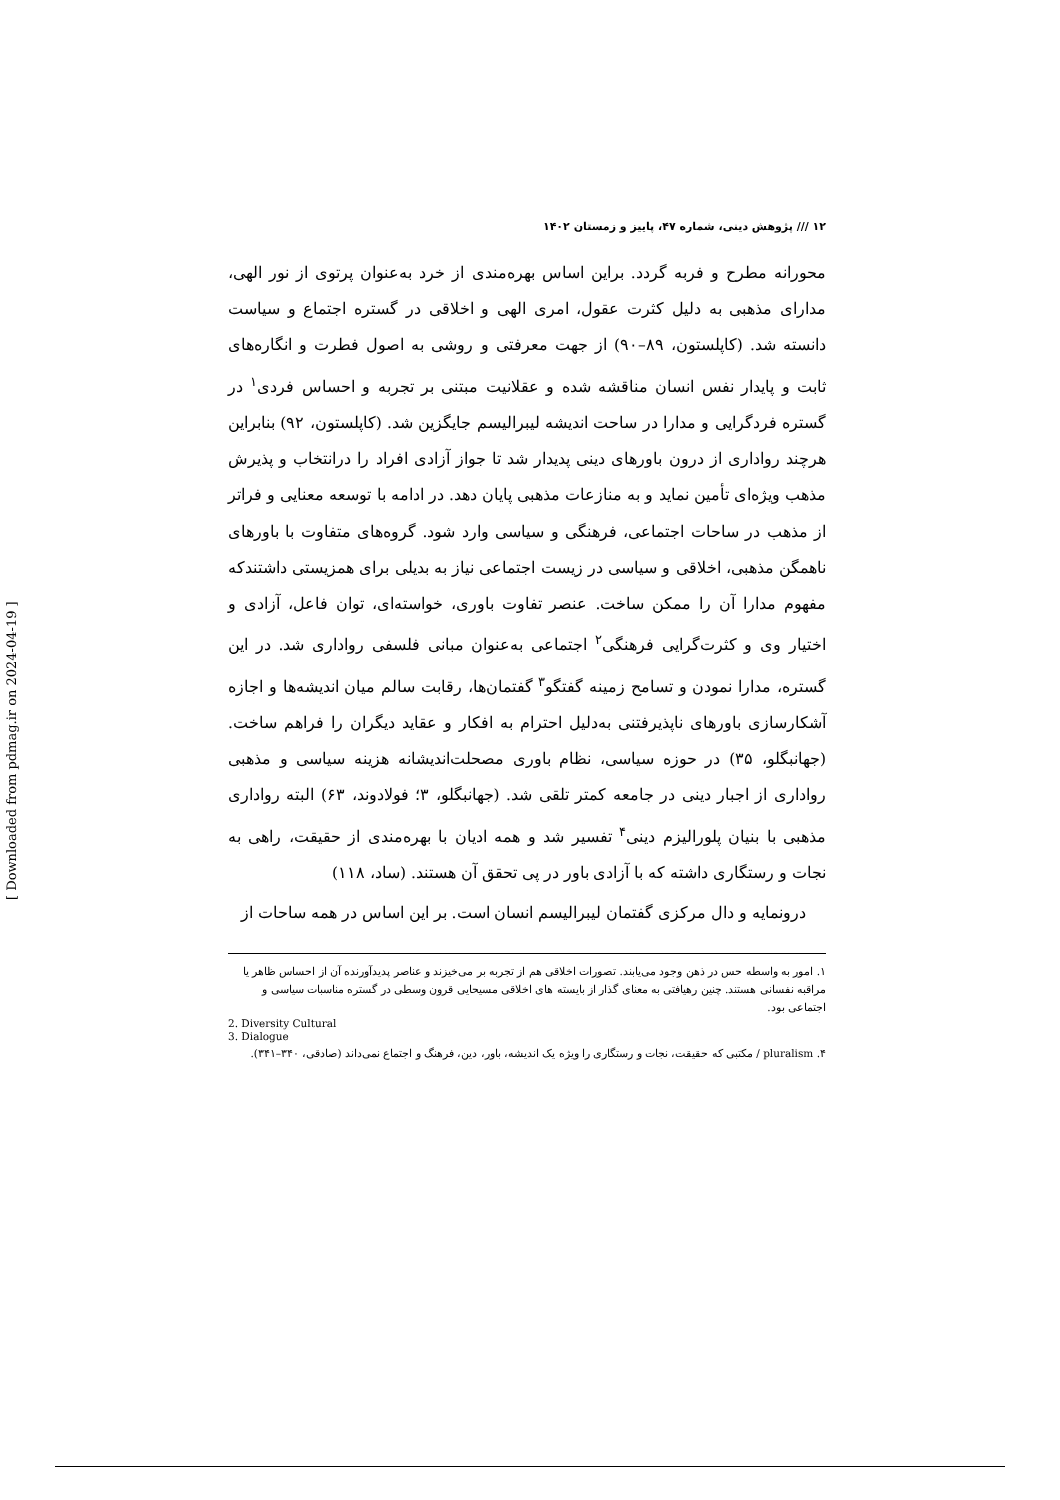۱۲ /// پژوهش دینی، شماره ۴۷، پاییز و زمستان ۱۴۰۲
محورانه مطرح و فربه گردد. براین اساس بهره‌مندی از خرد به‌عنوان پرتوی از نور الهی، مدارای مذهبی به دلیل کثرت عقول، امری الهی و اخلاقی در گستره اجتماع و سیاست دانسته شد. (کاپلستون، ۸۹–۹۰) از جهت معرفتی و روشی به اصول فطرت و انگاره‌های ثابت و پایدار نفس انسان مناقشه شده و عقلانیت مبتنی بر تجربه و احساس فردی<sup>۱</sup> در گستره فردگرایی و مدارا در ساحت اندیشه لیبرالیسم جایگزین شد. (کاپلستون، ۹۲) بنابراین هرچند رواداری از درون باورهای دینی پدیدار شد تا جواز آزادی افراد را درانتخاب و پذیرش مذهب ویژه‌ای تأمین نماید و به منازعات مذهبی پایان دهد. در ادامه با توسعه معنایی و فراتر از مذهب در ساحات اجتماعی، فرهنگی و سیاسی وارد شود. گروه‌های متفاوت با باورهای ناهمگن مذهبی، اخلاقی و سیاسی در زیست اجتماعی نیاز به بدیلی برای همزیستی داشتندکه مفهوم مدارا آن را ممکن ساخت. عنصر تفاوت باوری، خواسته‌ای، توان فاعل، آزادی و اختیار وی و کثرت‌گرایی فرهنگی<sup>۲</sup> اجتماعی به‌عنوان مبانی فلسفی رواداری شد. در این گستره، مدارا نمودن و تسامح زمینه گفتگو<sup>۳</sup> گفتمان‌ها، رقابت سالم میان اندیشه‌ها و اجازه آشکارسازی باورهای ناپذیرفتنی به‌دلیل احترام به افکار و عقاید دیگران را فراهم ساخت. (جهانبگلو، ۳۵) در حوزه سیاسی، نظام باوری مصحلت‌اندیشانه هزینه سیاسی و مذهبی رواداری از اجبار دینی در جامعه کمتر تلقی شد. (جهانبگلو، ۳؛ فولادوند، ۶۳) البته رواداری مذهبی با بنیان پلورالیزم دینی<sup>۴</sup> تفسیر شد و همه ادیان با بهره‌مندی از حقیقت، راهی به نجات و رستگاری داشته که با آزادی باور در پی تحقق آن هستند. (ساد، ۱۱۸)
درونمایه و دال مرکزی گفتمان لیبرالیسم انسان است. بر این اساس در همه ساحات از
۱. امور به واسطه حس در ذهن وجود می‌یابند. تصورات اخلاقی هم از تجربه بر می‌خیزند و عناصر پدیدآورنده آن از احساس ظاهر یا مراقبه نفسانی هستند. چنین رهیافتی به معنای گذار از بایسته های اخلاقی مسیحایی قرون وسطی در گستره مناسبات سیاسی و اجتماعی بود.
2. Diversity Cultural
3. Dialogue
۴. pluralism / مکتبی که حقیقت، نجات و رستگاری را ویژه یک اندیشه، باور، دین، فرهنگ و اجتماع نمی‌داند (صادقی، ۳۴۰–۳۴۱).
[ Downloaded from pdmag.ir on 2024-04-19 ]